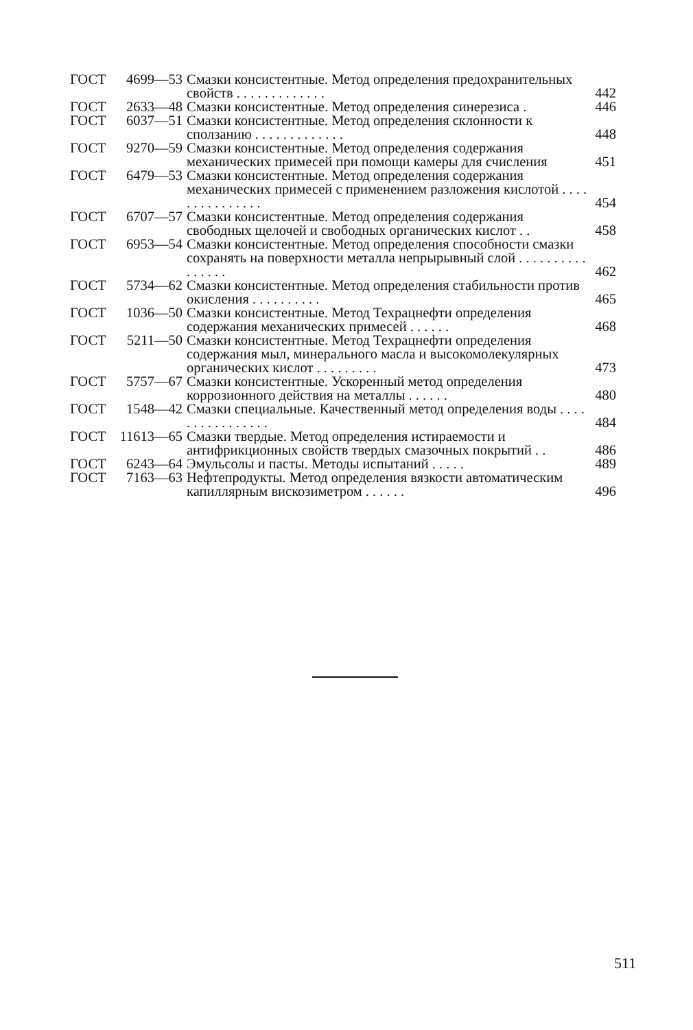| ГОСТ | 4699—53 | Смазки консистентные. Метод определения предохранительных свойств . . . . . . . . . . . . . | 442 |
| ГОСТ | 2633—48 | Смазки консистентные. Метод определения синерезиса . | 446 |
| ГОСТ | 6037—51 | Смазки консистентные. Метод определения склонности к сползанию . . . . . . . . . . . . . | 448 |
| ГОСТ | 9270—59 | Смазки консистентные. Метод определения содержания механических примесей при помощи камеры для счисления | 451 |
| ГОСТ | 6479—53 | Смазки консистентные. Метод определения содержания механических примесей с применением разложения кислотой . . . . . . . . . . . . . . . | 454 |
| ГОСТ | 6707—57 | Смазки консистентные. Метод определения содержания свободных щелочей и свободных органических кислот . . | 458 |
| ГОСТ | 6953—54 | Смазки консистентные. Метод определения способности смазки сохранять на поверхности металла непрырывный слой . . . . . . . . . . . . . . . . | 462 |
| ГОСТ | 5734—62 | Смазки консистентные. Метод определения стабильности против окисления . . . . . . . . . . | 465 |
| ГОСТ | 1036—50 | Смазки консистентные. Метод Техрацнефти определения содержания механических примесей . . . . . . | 468 |
| ГОСТ | 5211—50 | Смазки консистентные. Метод Техрацнефти определения содержания мыл, минерального масла и высокомолекулярных органических кислот . . . . . . . . . | 473 |
| ГОСТ | 5757—67 | Смазки консистентные. Ускоренный метод определения коррозионного действия на металлы . . . . . . | 480 |
| ГОСТ | 1548—42 | Смазки специальные. Качественный метод определения воды . . . . . . . . . . . . . . . . | 484 |
| ГОСТ | 11613—65 | Смазки твердые. Метод определения истираемости и антифрикционных свойств твердых смазочных покрытий . . | 486 |
| ГОСТ | 6243—64 | Эмульсолы и пасты. Методы испытаний . . . . . | 489 |
| ГОСТ | 7163—63 | Нефтепродукты. Метод определения вязкости автоматическим капиллярным вискозиметром . . . . . . | 496 |
511